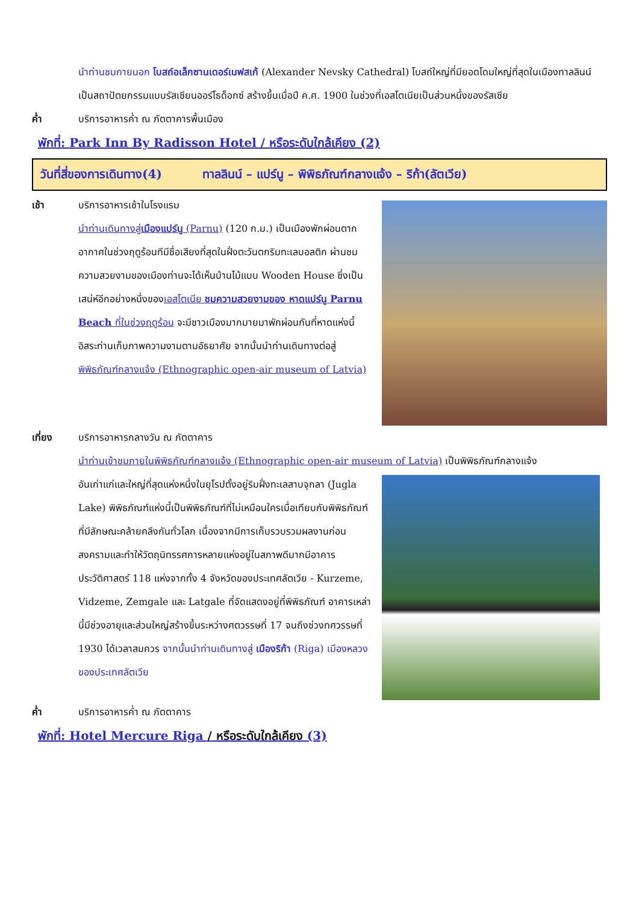นำท่านชมภายนอก โบสถ์อเล็กซานเดอร์เนฟสเก้ (Alexander Nevsky Cathedral) โบสถ์ใหญ่ที่มียอดโดมใหญ่ที่สุดในเมืองทาลลินน์ เป็นสถาปัตยกรรมแบบรัสเซียนออร์โธด็อกซ์ สร้างขึ้นเมื่อปี ค.ศ. 1900 ในช่วงที่เอสโตเนียเป็นส่วนหนึ่งของรัสเซีย
ค่ำ บริการอาหารค่ำ ณ ภัตตาคารพื้นเมือง
พักที่: Park Inn By Radisson Hotel / หรือระดับใกล้เคียง (2)
วันที่สี่ของการเดินทาง(4) ทาลลินน์ – แปร์นู – พิพิธภัณฑ์กลางแจ้ง – ริก้า(ลัตเวีย)
เช้า บริการอาหารเช้าในโรงแรม
นำท่านเดินทางสู่เมืองแปร์นู (Parnu) (120 ก.ม.) เป็นเมืองพักผ่อนตากอากาศในช่วงฤดูร้อนทีมีชื่อเสียงที่สุดในฝั่งตะวันตกริมทะเลบอลติก ผ่านชมความสวยงามของเมืองท่านจะได้เห็นบ้านไม้แบบ Wooden House ซึ่งเป็นเสน่ห์อีกอย่างหนึ่งของเอสโตเนีย ชมความสวยงามของ หาดแปร์นู Parnu Beach ที่ในช่วงฤดูร้อน จะมีชาวเมืองมากมายมาพักผ่อนกันที่หาดแห่งนี้ อิสระท่านเก็บภาพความงามตามอัธยาศัย จากนั้นนำท่านเดินทางต่อสู่ พิพิธภัณฑ์กลางแจ้ง (Ethnographic open-air museum of Latvia)
เที่ยง บริการอาหารกลางวัน ณ ภัตตาคาร
นำท่านเข้าชมภายในพิพิธภัณฑ์กลางแจ้ง (Ethnographic open-air museum of Latvia) เป็นพิพิธภัณฑ์กลางแจ้ง
อันเก่าแก่และใหญ่ที่สุดแห่งหนึ่งในยุโรปตั้งอยู่ริมฝั่งทะเลสาบจุกลา (Jugla Lake) พิพิธภัณฑ์แห่งนี้เป็นพิพิธภัณฑ์ที่ไม่เหมือนใครเมื่อเทียบกับพิพิธภัณฑ์ที่มีลักษณะคล้ายคลึงกันทั่วโลก เนื่องจากมีการเก็บรวบรวมผลงานก่อนสงครามและทำให้วัตถุนิทรรศการหลายแห่งอยู่ในสภาพดีมากมีอาคารประวัติศาสตร์ 118 แห่งจากทั้ง 4 จังหวัดของประเทศลัตเวีย - Kurzeme, Vidzeme, Zemgale และ Latgale ที่จัดแสดงอยู่ที่พิพิธภัณฑ์ อาคารเหล่านี้มีช่วงอายุและส่วนใหญ่สร้างขึ้นระหว่างศตวรรษที่ 17 จนถึงช่วงทศวรรษที่ 1930 ได้เวลาสมควร จากนั้นนำท่านเดินทางสู่ เมืองริก้า (Riga) เมืองหลวงของประเทศลัตเวีย
ค่ำ บริการอาหารค่ำ ณ ภัตตาคาร
พักที่: Hotel Mercure Riga / หรือระดับใกล้เคียง (3)